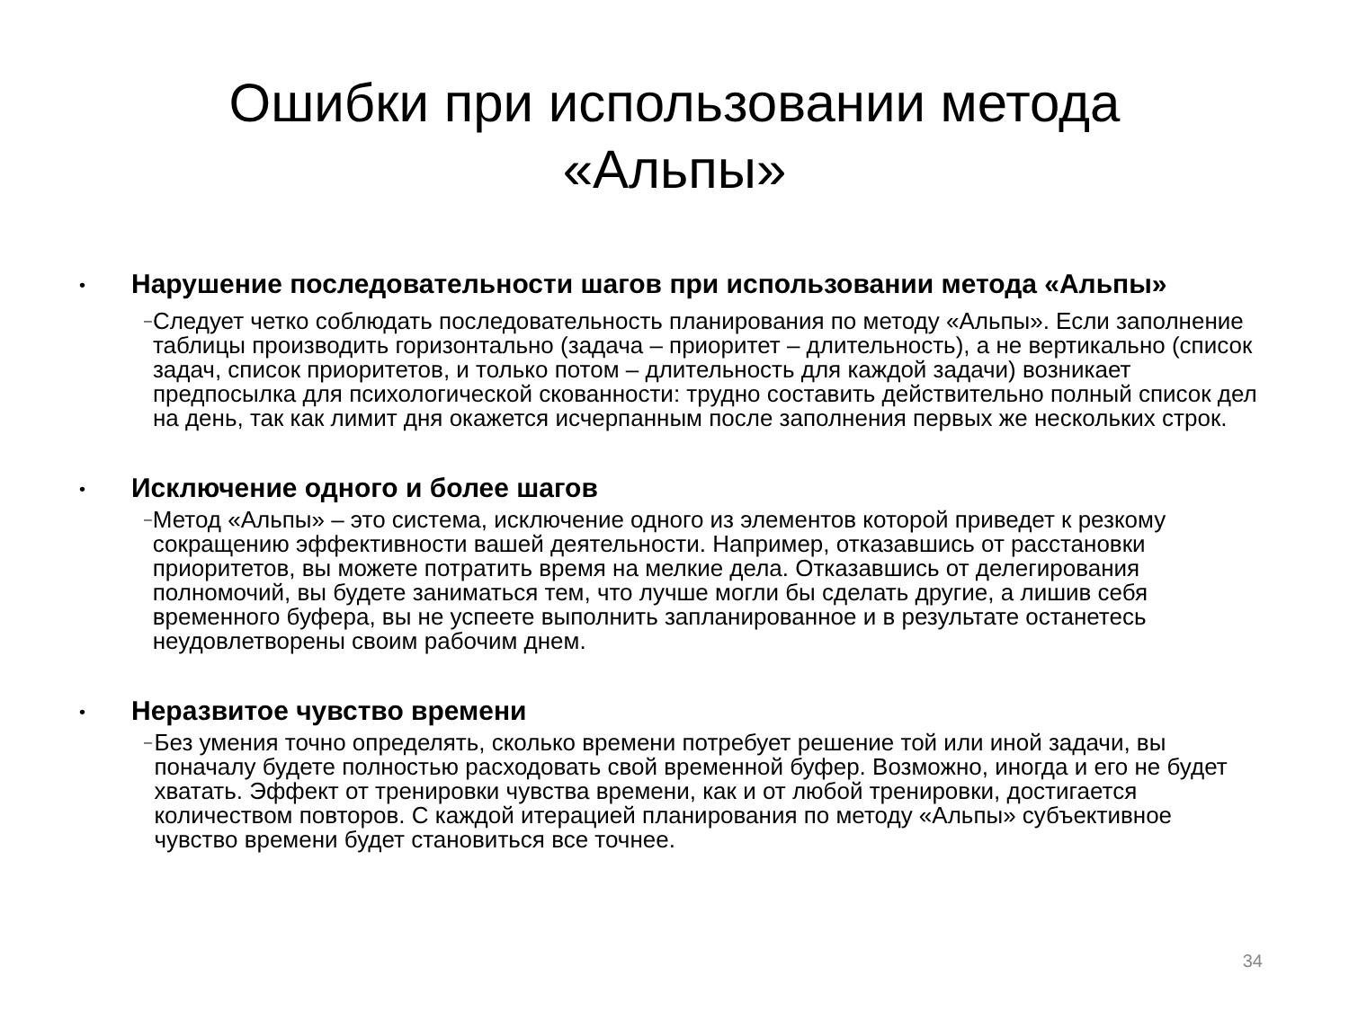Ошибки при использовании метода
«Альпы»
•
Нарушение последовательности шагов при использовании метода «Альпы»
–
Следует четко соблюдать последовательность планирования по методу «Альпы». Если заполнение таблицы производить горизонтально (задача – приоритет – длительность), а не вертикально (список задач, список приоритетов, и только потом – длительность для каждой задачи) возникает предпосылка для психологической скованности: трудно составить действительно полный список дел на день, так как лимит дня окажется исчерпанным после заполнения первых же нескольких строк.
•
Исключение одного и более шагов
–
Метод «Альпы» – это система, исключение одного из элементов которой приведет к резкому сокращению эффективности вашей деятельности. Например, отказавшись от расстановки приоритетов, вы можете потратить время на мелкие дела. Отказавшись от делегирования полномочий, вы будете заниматься тем, что лучше могли бы сделать другие, а лишив себя временного буфера, вы не успеете выполнить запланированное и в результате останетесь неудовлетворены своим рабочим днем.
•
Неразвитое чувство времени
–
Без умения точно определять, сколько времени потребует решение той или иной задачи, вы поначалу будете полностью расходовать свой временной буфер. Возможно, иногда и его не будет хватать. Эффект от тренировки чувства времени, как и от любой тренировки, достигается количеством повторов. С каждой итерацией планирования по методу «Альпы» субъективное чувство времени будет становиться все точнее.
34